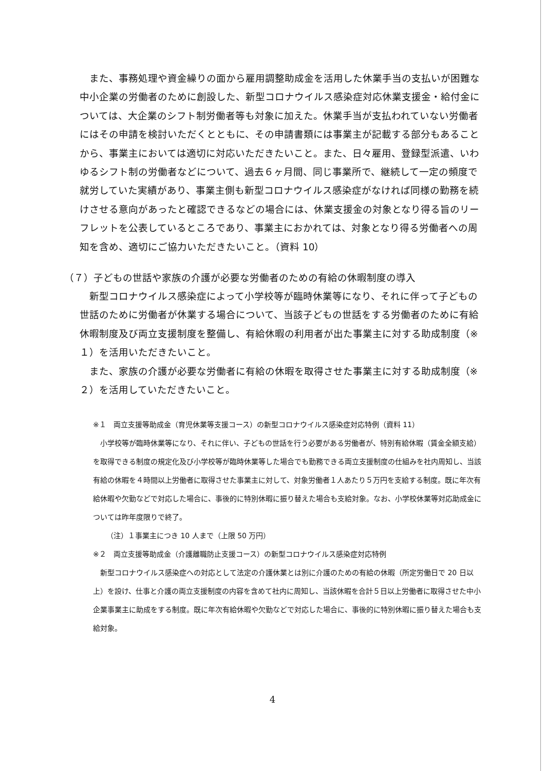また、事務処理や資金繰りの面から雇用調整助成金を活用した休業手当の支払いが困難な中小企業の労働者のために創設した、新型コロナウイルス感染症対応休業支援金・給付金については、大企業のシフト制労働者等も対象に加えた。休業手当が支払われていない労働者にはその申請を検討いただくとともに、その申請書類には事業主が記載する部分もあることから、事業主においては適切に対応いただきたいこと。また、日々雇用、登録型派遣、いわゆるシフト制の労働者などについて、過去６ヶ月間、同じ事業所で、継続して一定の頻度で就労していた実績があり、事業主側も新型コロナウイルス感染症がなければ同様の勤務を続けさせる意向があったと確認できるなどの場合には、休業支援金の対象となり得る旨のリーフレットを公表しているところであり、事業主におかれては、対象となり得る労働者への周知を含め、適切にご協力いただきたいこと。（資料 10）
（７）子どもの世話や家族の介護が必要な労働者のための有給の休暇制度の導入
新型コロナウイルス感染症によって小学校等が臨時休業等になり、それに伴って子どもの世話のために労働者が休業する場合について、当該子どもの世話をする労働者のために有給休暇制度及び両立支援制度を整備し、有給休暇の利用者が出た事業主に対する助成制度（※１）を活用いただきたいこと。
また、家族の介護が必要な労働者に有給の休暇を取得させた事業主に対する助成制度（※２）を活用していただきたいこと。
※１　両立支援等助成金（育児休業等支援コース）の新型コロナウイルス感染症対応特例（資料 11）
小学校等が臨時休業等になり、それに伴い、子どもの世話を行う必要がある労働者が、特別有給休暇（賃金全額支給）を取得できる制度の規定化及び小学校等が臨時休業等した場合でも勤務できる両立支援制度の仕組みを社内周知し、当該有給の休暇を４時間以上労働者に取得させた事業主に対して、対象労働者１人あたり５万円を支給する制度。既に年次有給休暇や欠勤などで対応した場合に、事後的に特別休暇に振り替えた場合も支給対象。なお、小学校休業等対応助成金については昨年度限りで終了。
（注）１事業主につき 10 人まで（上限 50 万円）
※２　両立支援等助成金（介護離職防止支援コース）の新型コロナウイルス感染症対応特例
新型コロナウイルス感染症への対応として法定の介護休業とは別に介護のための有給の休暇（所定労働日で 20 日以上）を設け、仕事と介護の両立支援制度の内容を含めて社内に周知し、当該休暇を合計５日以上労働者に取得させた中小企業事業主に助成をする制度。既に年次有給休暇や欠勤などで対応した場合に、事後的に特別休暇に振り替えた場合も支給対象。
4